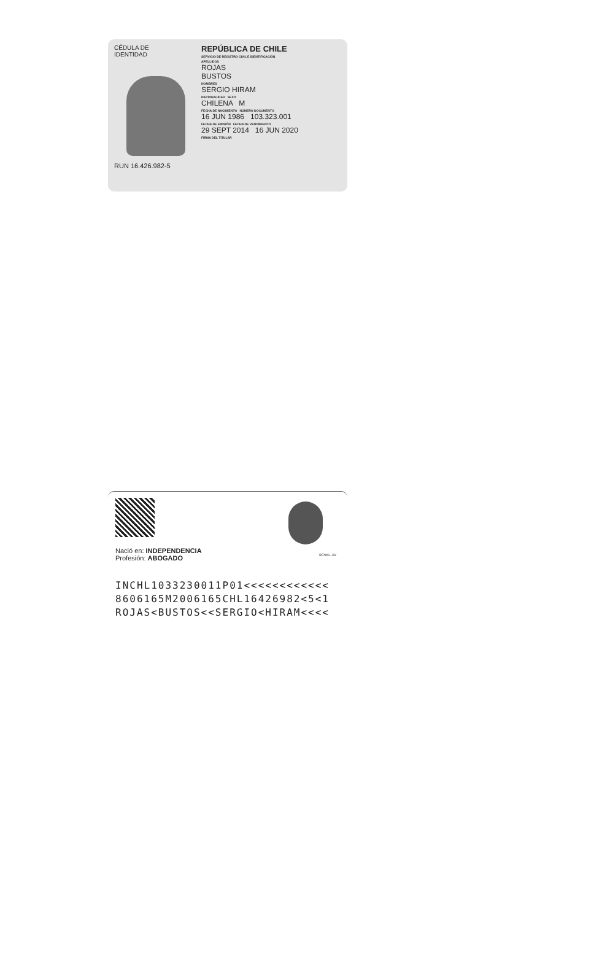CÉDULA DE
IDENTIDAD
RUN 16.426.982-5
REPÚBLICA DE CHILE
SERVICIO DE REGISTRO CIVIL E IDENTIFICACIÓN
APELLIDOS
ROJAS
BUSTOS
NOMBRES
SERGIO HIRAM
NACIONALIDAD SEXO
CHILENA M
FECHA DE NACIMIENTO NÚMERO DOCUMENTO
16 JUN 1986 103.323.001
FECHA DE EMISIÓN FECHA DE VENCIMIENTO
29 SEPT 2014 16 JUN 2020
FIRMA DEL TITULAR
Nació en: INDEPENDENCIA
Profesión: ABOGADO
0C5KL-4V
INCHL1033230011P01<<<<<<<<<<<<
8606165M2006165CHL16426982<5<1
ROJAS<BUSTOS<<SERGIO<HIRAM<<<<